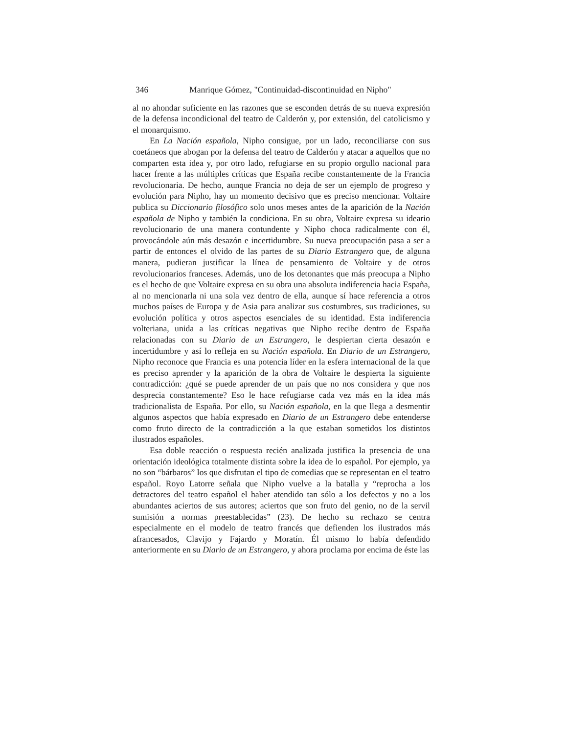346 Manrique Gómez, "Continuidad-discontinuidad en Nipho"
al no ahondar suficiente en las razones que se esconden detrás de su nueva expresión de la defensa incondicional del teatro de Calderón y, por extensión, del catolicismo y el monarquismo.
En La Nación española, Nipho consigue, por un lado, reconciliarse con sus coetáneos que abogan por la defensa del teatro de Calderón y atacar a aquellos que no comparten esta idea y, por otro lado, refugiarse en su propio orgullo nacional para hacer frente a las múltiples críticas que España recibe constantemente de la Francia revolucionaria. De hecho, aunque Francia no deja de ser un ejemplo de progreso y evolución para Nipho, hay un momento decisivo que es preciso mencionar. Voltaire publica su Diccionario filosófico solo unos meses antes de la aparición de la Nación española de Nipho y también la condiciona. En su obra, Voltaire expresa su ideario revolucionario de una manera contundente y Nipho choca radicalmente con él, provocándole aún más desazón e incertidumbre. Su nueva preocupación pasa a ser a partir de entonces el olvido de las partes de su Diario Estrangero que, de alguna manera, pudieran justificar la línea de pensamiento de Voltaire y de otros revolucionarios franceses. Además, uno de los detonantes que más preocupa a Nipho es el hecho de que Voltaire expresa en su obra una absoluta indiferencia hacia España, al no mencionarla ni una sola vez dentro de ella, aunque sí hace referencia a otros muchos países de Europa y de Asia para analizar sus costumbres, sus tradiciones, su evolución política y otros aspectos esenciales de su identidad. Esta indiferencia volteriana, unida a las críticas negativas que Nipho recibe dentro de España relacionadas con su Diario de un Estrangero, le despiertan cierta desazón e incertidumbre y así lo refleja en su Nación española. En Diario de un Estrangero, Nipho reconoce que Francia es una potencia líder en la esfera internacional de la que es preciso aprender y la aparición de la obra de Voltaire le despierta la siguiente contradicción: ¿qué se puede aprender de un país que no nos considera y que nos desprecia constantemente? Eso le hace refugiarse cada vez más en la idea más tradicionalista de España. Por ello, su Nación española, en la que llega a desmentir algunos aspectos que había expresado en Diario de un Estrangero debe entenderse como fruto directo de la contradicción a la que estaban sometidos los distintos ilustrados españoles.
Esa doble reacción o respuesta recién analizada justifica la presencia de una orientación ideológica totalmente distinta sobre la idea de lo español. Por ejemplo, ya no son “bárbaros” los que disfrutan el tipo de comedias que se representan en el teatro español. Royo Latorre señala que Nipho vuelve a la batalla y “reprocha a los detractores del teatro español el haber atendido tan sólo a los defectos y no a los abundantes aciertos de sus autores; aciertos que son fruto del genio, no de la servil sumisión a normas preestablecidas” (23). De hecho su rechazo se centra especialmente en el modelo de teatro francés que defienden los ilustrados más afrancesados, Clavijo y Fajardo y Moratín. Él mismo lo había defendido anteriormente en su Diario de un Estrangero, y ahora proclama por encima de éste las